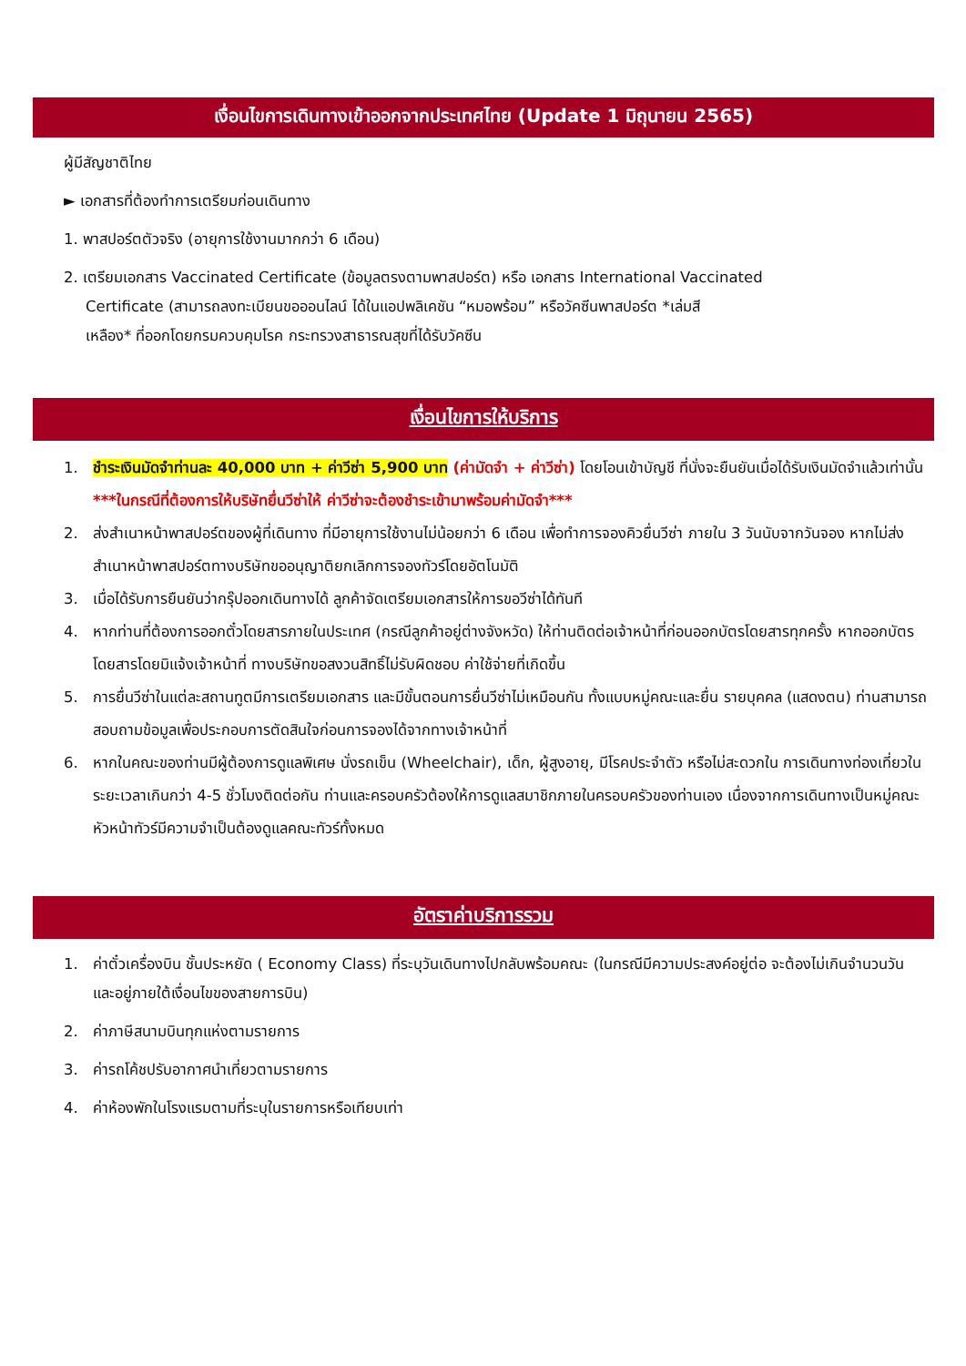เงื่อนไขการเดินทางเข้าออกจากประเทศไทย (Update 1 มิถุนายน 2565)
ผู้มีสัญชาติไทย
► เอกสารที่ต้องทำการเตรียมก่อนเดินทาง
1. พาสปอร์ตตัวจริง (อายุการใช้งานมากกว่า 6 เดือน)
2. เตรียมเอกสาร Vaccinated Certificate (ข้อมูลตรงตามพาสปอร์ต) หรือ เอกสาร International Vaccinated
Certificate (สามารถลงทะเบียนขอออนไลน์ ได้ในแอปพลิเคชัน “หมอพร้อม” หรือวัคซีนพาสปอร์ต *เล่มสี
เหลือง* ที่ออกโดยกรมควบคุมโรค กระทรวงสาธารณสุขที่ได้รับวัคซีน
เงื่อนไขการให้บริการ
1. ชำระเงินมัดจำท่านละ 40,000 บาท + ค่าวีซ่า 5,900 บาท (ค่ามัดจำ + ค่าวีซ่า) โดยโอนเข้าบัญชี ที่นั่งจะยืนยันเมื่อได้รับเงินมัดจำแล้วเท่านั้น
***ในกรณีที่ต้องการให้บริษัทยื่นวีซ่าให้ ค่าวีซ่าจะต้องชำระเข้ามาพร้อมค่ามัดจำ***
2. ส่งสำเนาหน้าพาสปอร์ตของผู้ที่เดินทาง ที่มีอายุการใช้งานไม่น้อยกว่า 6 เดือน เพื่อทำการจองคิวยื่นวีซ่า ภายใน 3 วันนับจากวันจอง หากไม่ส่งสำเนาหน้าพาสปอร์ตทางบริษัทขออนุญาติยกเลิกการจองทัวร์โดยอัตโนมัติ
3. เมื่อได้รับการยืนยันว่ากรุ๊ปออกเดินทางได้ ลูกค้าจัดเตรียมเอกสารให้การขอวีซ่าได้ทันที
4. หากท่านที่ต้องการออกตั๋วโดยสารภายในประเทศ (กรณีลูกค้าอยู่ต่างจังหวัด) ให้ท่านติดต่อเจ้าหน้าที่ก่อนออกบัตรโดยสารทุกครั้ง หากออกบัตรโดยสารโดยมิแจ้งเจ้าหน้าที่ ทางบริษัทขอสงวนสิทธิ์ไม่รับผิดชอบ ค่าใช้จ่ายที่เกิดขึ้น
5. การยื่นวีซ่าในแต่ละสถานทูตมีการเตรียมเอกสาร และมีขั้นตอนการยื่นวีซ่าไม่เหมือนกัน ทั้งแบบหมู่คณะและยื่น รายบุคคล (แสดงตน) ท่านสามารถสอบถามข้อมูลเพื่อประกอบการตัดสินใจก่อนการจองได้จากทางเจ้าหน้าที่
6. หากในคณะของท่านมีผู้ต้องการดูแลพิเศษ นั่งรถเข็น (Wheelchair), เด็ก, ผู้สูงอายุ, มีโรคประจำตัว หรือไม่สะดวกใน การเดินทางท่องเที่ยวในระยะเวลาเกินกว่า 4-5 ชั่วโมงติดต่อกัน ท่านและครอบครัวต้องให้การดูแลสมาชิกภายในครอบครัวของท่านเอง เนื่องจากการเดินทางเป็นหมู่คณะ หัวหน้าทัวร์มีความจำเป็นต้องดูแลคณะทัวร์ทั้งหมด
อัตราค่าบริการรวม
1. ค่าตั๋วเครื่องบิน ชั้นประหยัด ( Economy Class) ที่ระบุวันเดินทางไปกลับพร้อมคณะ (ในกรณีมีความประสงค์อยู่ต่อ จะต้องไม่เกินจำนวนวัน และอยู่ภายใต้เงื่อนไขของสายการบิน)
2. ค่าภาษีสนามบินทุกแห่งตามรายการ
3. ค่ารถโค้ชปรับอากาศนำเที่ยวตามรายการ
4. ค่าห้องพักในโรงแรมตามที่ระบุในรายการหรือเทียบเท่า